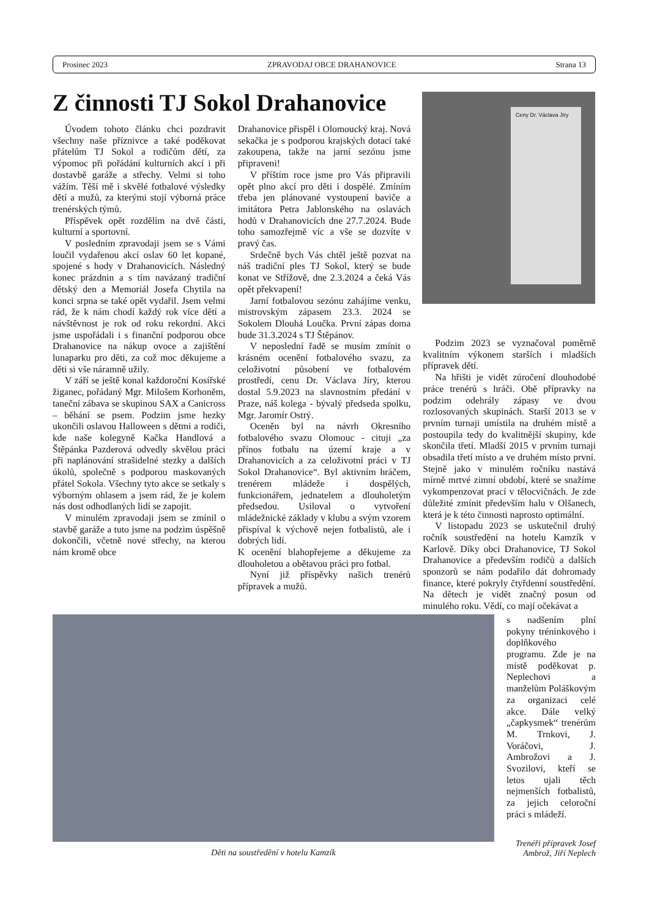Prosinec 2023 ZPRAVODAJ OBCE DRAHANOVICE Strana 13
Ceny Dr. Václava Jíry
Z činnosti TJ Sokol Drahanovice
Úvodem tohoto článku chci pozdravit všechny naše příznivce a také poděkovat přátelům TJ Sokol a rodičům dětí, za výpomoc při pořádání kulturních akcí i při dostavbě garáže a střechy. Velmi si toho vážím. Těší mě i skvělé fotbalové výsledky dětí a mužů, za kterými stojí výborná práce trenérských týmů.
Příspěvek opět rozdělím na dvě části, kulturní a sportovní.
V posledním zpravodaji jsem se s Vámi loučil vydařenou akcí oslav 60 let kopané, spojené s hody v Drahanovicích. Následný konec prázdnin a s tím navázaný tradiční dětský den a Memoriál Josefa Chytila na konci srpna se také opět vydařil. Jsem velmi rád, že k nám chodí každý rok více dětí a návštěvnost je rok od roku rekordní. Akci jsme uspořádali i s finanční podporou obce Drahanovice na nákup ovoce a zajištění lunaparku pro děti, za což moc děkujeme a děti si vše náramně užily.
V září se ještě konal každoroční Kosířské žiganec, pořádaný Mgr. Milošem Korhoněm, taneční zábava se skupinou SAX a Canicross – běhání se psem. Podzim jsme hezky ukončili oslavou Halloween s dětmi a rodiči, kde naše kolegyně Kačka Handlová a Štěpánka Pazderová odvedly skvělou práci při naplánování strašidelné stezky a dalších úkolů, společně s podporou maskovaných přátel Sokola. Všechny tyto akce se setkaly s výborným ohlasem a jsem rád, že je kolem nás dost odhodlaných lidí se zapojit.
V minulém zpravodaji jsem se zmínil o stavbě garáže a tuto jsme na podzim úspěšně dokončili, včetně nové střechy, na kterou nám kromě obce
Drahanovice přispěl i Olomoucký kraj. Nová sekačka je s podporou krajských dotací také zakoupena, takže na jarní sezónu jsme připraveni!
V příštím roce jsme pro Vás připravili opět plno akcí pro děti i dospělé. Zmíním třeba jen plánované vystoupení baviče a imitátora Petra Jablonského na oslavách hodů v Drahanovicích dne 27.7.2024. Bude toho samozřejmě víc a vše se dozvíte v pravý čas.
Srdečně bych Vás chtěl ještě pozvat na náš tradiční ples TJ Sokol, který se bude konat ve Střížově, dne 2.3.2024 a čeká Vás opět překvapení!
Jarní fotbalovou sezónu zahájíme venku, mistrovským zápasem 23.3. 2024 se Sokolem Dlouhá Loučka. První zápas doma bude 31.3.2024 s TJ Štěpánov.
V neposlední řadě se musím zmínit o krásném ocenění fotbalového svazu, za celoživotní působení ve fotbalovém prostředí, cenu Dr. Václava Jíry, kterou dostal 5.9.2023 na slavnostním předání v Praze, náš kolega - bývalý předseda spolku, Mgr. Jaromír Ostrý.
Oceněn byl na návrh Okresního fotbalového svazu Olomouc - cituji „za přínos fotbalu na území kraje a v Drahanovicích a za celoživotní práci v TJ Sokol Drahanovice“. Byl aktivním hráčem, trenérem mládeže i dospělých, funkcionářem, jednatelem a dlouholetým předsedou. Usiloval o vytvoření mládežnické základy v klubu a svým vzorem přispíval k výchově nejen fotbalistů, ale i dobrých lidí.
K ocenění blahopřejeme a děkujeme za dlouholetou a obětavou práci pro fotbal.
Nyní již příspěvky našich trenérů přípravek a mužů.
Podzim 2023 se vyznačoval poměrně kvalitním výkonem starších i mladších přípravek dětí.
Na hřišti je vidět zúročení dlouhodobé práce trenérů s hráči. Obě přípravky na podzim odehrály zápasy ve dvou rozlosovaných skupinách. Starší 2013 se v prvním turnaji umístila na druhém místě a postoupila tedy do kvalitnější skupiny, kde skončila třetí. Mladší 2015 v prvním turnaji obsadila třetí místo a ve druhém místo první. Stejně jako v minulém ročníku nastává mírně mrtvé zimní období, které se snažíme vykompenzovat prací v tělocvičnách. Je zde důležité zmínit především halu v Olšanech, která je k této činnosti naprosto optimální.
V listopadu 2023 se uskutečnil druhý ročník soustředění na hotelu Kamzík v Karlově. Díky obci Drahanovice, TJ Sokol Drahanovice a především rodičů a dalších sponzorů se nám podařilo dát dohromady finance, které pokryly čtyřdenní soustředění. Na dětech je vidět značný posun od minulého roku. Vědí, co mají očekávat a
Děti na soustředění v hotelu Kamzík
s nadšením plní pokyny tréninkového i doplňkového programu. Zde je na místě poděkovat p. Neplechovi a manželům Poláškovým za organizaci celé akce. Dále velký „čapkysmek“ trenérům M. Trnkovi, J. Voráčovi, J. Ambrožovi a J. Svozilovi, kteří se letos ujali těch nejmenších fotbalistů, za jejich celoroční práci s mládeží.
Trenéři přípravek Josef Ambrož, Jiří Neplech